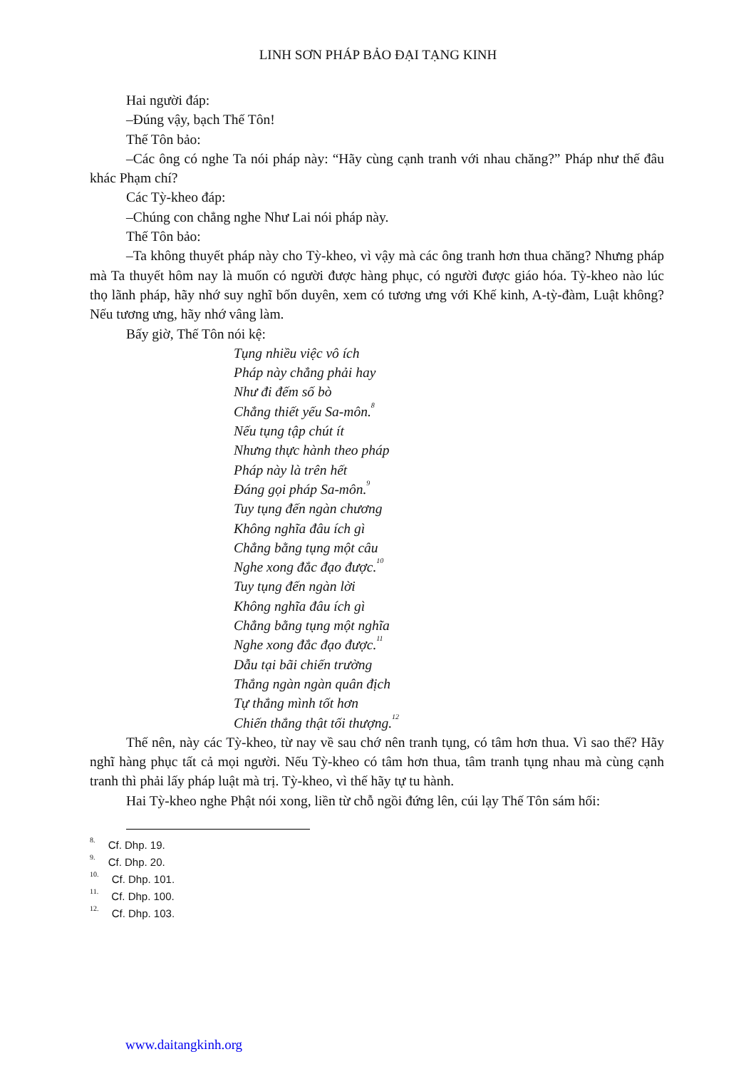LINH SƠN PHÁP BẢO ĐẠI TẠNG KINH
Hai người đáp:
–Đúng vậy, bạch Thế Tôn!
Thế Tôn bảo:
–Các ông có nghe Ta nói pháp này: “Hãy cùng cạnh tranh với nhau chăng?” Pháp như thế đâu khác Phạm chí?
Các Tỳ-kheo đáp:
–Chúng con chẳng nghe Như Lai nói pháp này.
Thế Tôn bảo:
–Ta không thuyết pháp này cho Tỳ-kheo, vì vậy mà các ông tranh hơn thua chăng? Nhưng pháp mà Ta thuyết hôm nay là muốn có người được hàng phục, có người được giáo hóa. Tỳ-kheo nào lúc thọ lãnh pháp, hãy nhớ suy nghĩ bốn duyên, xem có tương ưng với Khế kinh, A-tỳ-đàm, Luật không? Nếu tương ưng, hãy nhớ vâng làm.
Bấy giờ, Thế Tôn nói kệ:
Tụng nhiều việc vô ích
Pháp này chẳng phải hay
Như đi đếm số bò
Chẳng thiết yếu Sa-môn.<sup>8</sup>
Nếu tụng tập chút ít
Nhưng thực hành theo pháp
Pháp này là trên hết
Đáng gọi pháp Sa-môn.<sup>9</sup>
Tuy tụng đến ngàn chương
Không nghĩa đâu ích gì
Chẳng bằng tụng một câu
Nghe xong đắc đạo được.<sup>10</sup>
Tuy tụng đến ngàn lời
Không nghĩa đâu ích gì
Chẳng bằng tụng một nghĩa
Nghe xong đắc đạo được.<sup>11</sup>
Dẫu tại bãi chiến trường
Thắng ngàn ngàn quân địch
Tự thắng mình tốt hơn
Chiến thắng thật tối thượng.<sup>12</sup>
Thế nên, này các Tỳ-kheo, từ nay về sau chớ nên tranh tụng, có tâm hơn thua. Vì sao thế? Hãy nghĩ hàng phục tất cả mọi người. Nếu Tỳ-kheo có tâm hơn thua, tâm tranh tụng nhau mà cùng cạnh tranh thì phải lấy pháp luật mà trị. Tỳ-kheo, vì thế hãy tự tu hành.
Hai Tỳ-kheo nghe Phật nói xong, liền từ chỗ ngồi đứng lên, cúi lạy Thế Tôn sám hối:
<sup>8.</sup> Cf. Dhp. 19.
<sup>9.</sup> Cf. Dhp. 20.
<sup>10.</sup> Cf. Dhp. 101.
<sup>11.</sup> Cf. Dhp. 100.
<sup>12.</sup> Cf. Dhp. 103.
www.daitangkinh.org